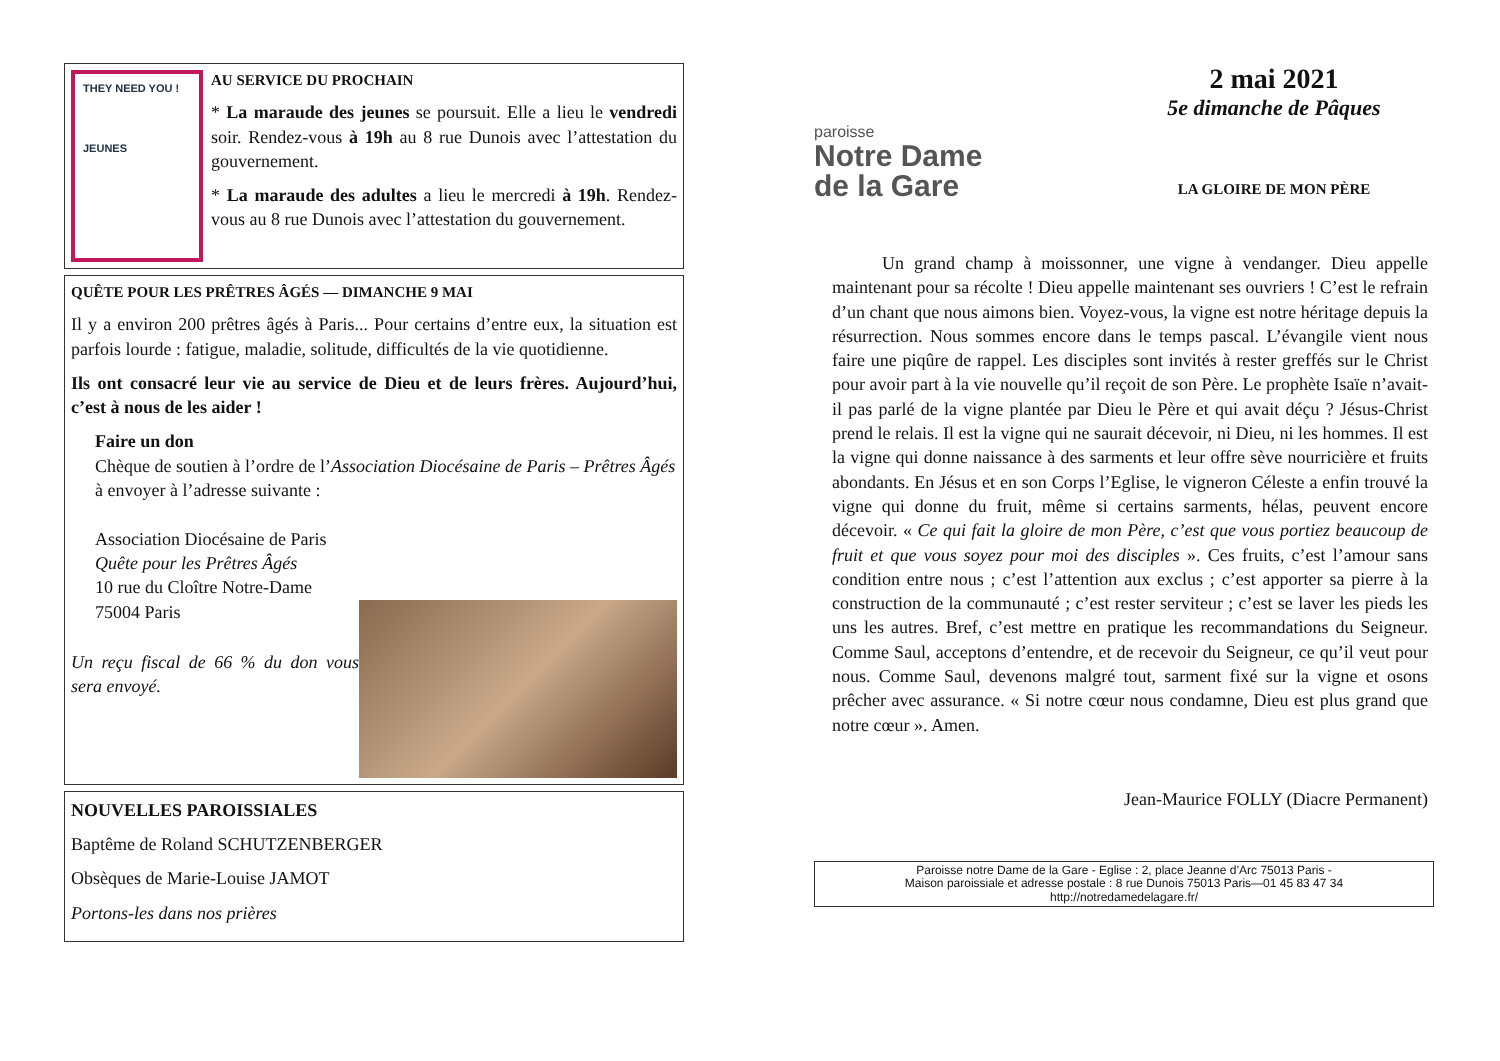THEY NEED YOU !
JEUNES
AU SERVICE DU PROCHAIN
* La maraude des jeunes se poursuit. Elle a lieu le vendredi soir. Rendez-vous à 19h au 8 rue Dunois avec l’attestation du gouvernement.
* La maraude des adultes a lieu le mercredi à 19h. Rendez-vous au 8 rue Dunois avec l’attestation du gouvernement.
QUÊTE POUR LES PRÊTRES ÂGÉS — DIMANCHE 9 MAI
Il y a environ 200 prêtres âgés à Paris... Pour certains d’entre eux, la situation est parfois lourde : fatigue, maladie, solitude, difficultés de la vie quotidienne.
Ils ont consacré leur vie au service de Dieu et de leurs frères. Aujourd’hui, c’est à nous de les aider !
Faire un don
Chèque de soutien à l’ordre de l’Association Diocésaine de Paris – Prêtres Âgés à envoyer à l’adresse suivante :
Association Diocésaine de Paris
Quête pour les Prêtres Âgés
10 rue du Cloître Notre-Dame
75004 Paris
Un reçu fiscal de 66 % du don vous sera envoyé.
NOUVELLES PAROISSIALES
Baptême de Roland SCHUTZENBERGER
Obsèques de Marie-Louise JAMOT
Portons-les dans nos prières
paroisse
Notre Dame
de la Gare
2 mai 2021
5e dimanche de Pâques
LA GLOIRE DE MON PÈRE
Un grand champ à moissonner, une vigne à vendanger. Dieu appelle maintenant pour sa récolte ! Dieu appelle maintenant ses ouvriers ! C’est le refrain d’un chant que nous aimons bien. Voyez-vous, la vigne est notre héritage depuis la résurrection. Nous sommes encore dans le temps pascal. L’évangile vient nous faire une piqûre de rappel. Les disciples sont invités à rester greffés sur le Christ pour avoir part à la vie nouvelle qu’il reçoit de son Père. Le prophète Isaïe n’avait-il pas parlé de la vigne plantée par Dieu le Père et qui avait déçu ? Jésus-Christ prend le relais. Il est la vigne qui ne saurait décevoir, ni Dieu, ni les hommes. Il est la vigne qui donne naissance à des sarments et leur offre sève nourricière et fruits abondants. En Jésus et en son Corps l’Eglise, le vigneron Céleste a enfin trouvé la vigne qui donne du fruit, même si certains sarments, hélas, peuvent encore décevoir. « Ce qui fait la gloire de mon Père, c’est que vous portiez beaucoup de fruit et que vous soyez pour moi des disciples ». Ces fruits, c’est l’amour sans condition entre nous ; c’est l’attention aux exclus ; c’est apporter sa pierre à la construction de la communauté ; c’est rester serviteur ; c’est se laver les pieds les uns les autres. Bref, c’est mettre en pratique les recommandations du Seigneur. Comme Saul, acceptons d’entendre, et de recevoir du Seigneur, ce qu’il veut pour nous. Comme Saul, devenons malgré tout, sarment fixé sur la vigne et osons prêcher avec assurance. « Si notre cœur nous condamne, Dieu est plus grand que notre cœur ». Amen.
Jean-Maurice FOLLY (Diacre Permanent)
Paroisse notre Dame de la Gare - Eglise : 2, place Jeanne d’Arc 75013 Paris -
Maison paroissiale et adresse postale : 8 rue Dunois 75013 Paris—01 45 83 47 34
http://notredamedelagare.fr/